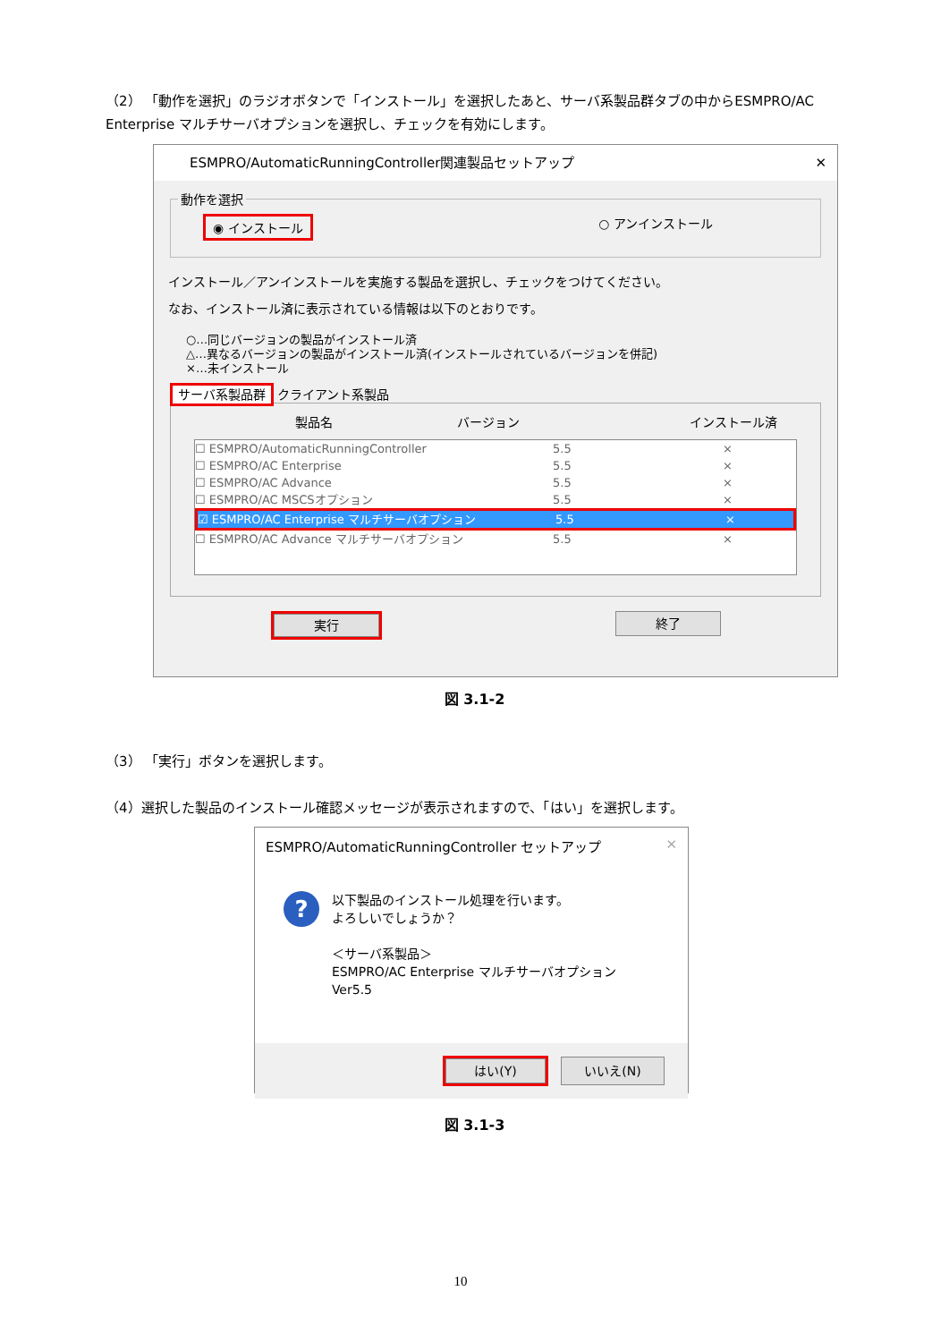（2） 「動作を選択」のラジオボタンで「インストール」を選択したあと、サーバ系製品群タブの中からESMPRO/AC Enterprise マルチサーバオプションを選択し、チェックを有効にします。
ESMPRO/AutomaticRunningController関連製品セットアップ ✕
動作を選択
◉ インストール ○ アンインストール
インストール／アンインストールを実施する製品を選択し、チェックをつけてください。
なお、インストール済に表示されている情報は以下のとおりです。
○…同じバージョンの製品がインストール済
△…異なるバージョンの製品がインストール済(インストールされているバージョンを併記)
×…未インストール
サーバ系製品群 クライアント系製品
製品名 バージョン インストール済
☐ ESMPRO/AutomaticRunningController 5.5 ×
☐ ESMPRO/AC Enterprise 5.5 ×
☐ ESMPRO/AC Advance 5.5 ×
☐ ESMPRO/AC MSCSオプション 5.5 ×
☑ ESMPRO/AC Enterprise マルチサーバオプション 5.5 ×
☐ ESMPRO/AC Advance マルチサーバオプション 5.5 ×
実行 終了
図 3.1-2
（3） 「実行」ボタンを選択します。
（4）選択した製品のインストール確認メッセージが表示されますので、「はい」を選択します。
ESMPRO/AutomaticRunningController セットアップ ✕
?
以下製品のインストール処理を行います。
よろしいでしょうか？
＜サーバ系製品＞
ESMPRO/AC Enterprise マルチサーバオプション Ver5.5
はい(Y) いいえ(N)
図 3.1-3
10